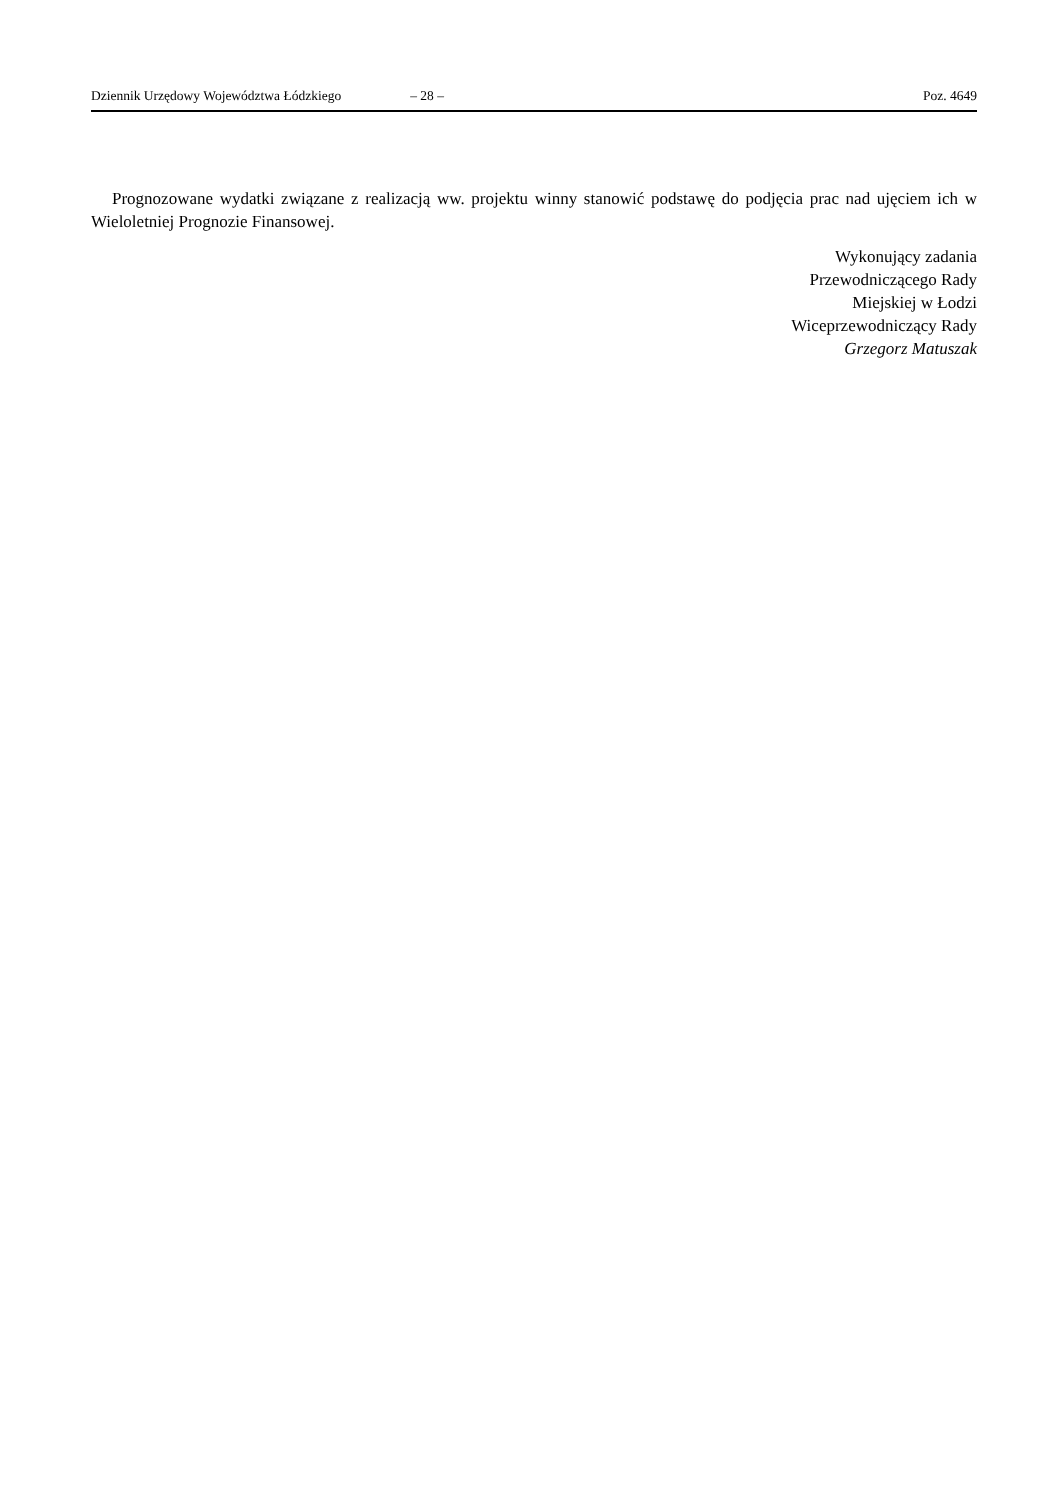Dziennik Urzędowy Województwa Łódzkiego – 28 – Poz. 4649
Prognozowane wydatki związane z realizacją ww. projektu winny stanowić podstawę do podjęcia prac nad ujęciem ich w Wieloletniej Prognozie Finansowej.
Wykonujący zadania
Przewodniczącego Rady
Miejskiej w Łodzi
Wiceprzewodniczący Rady
Grzegorz Matuszak